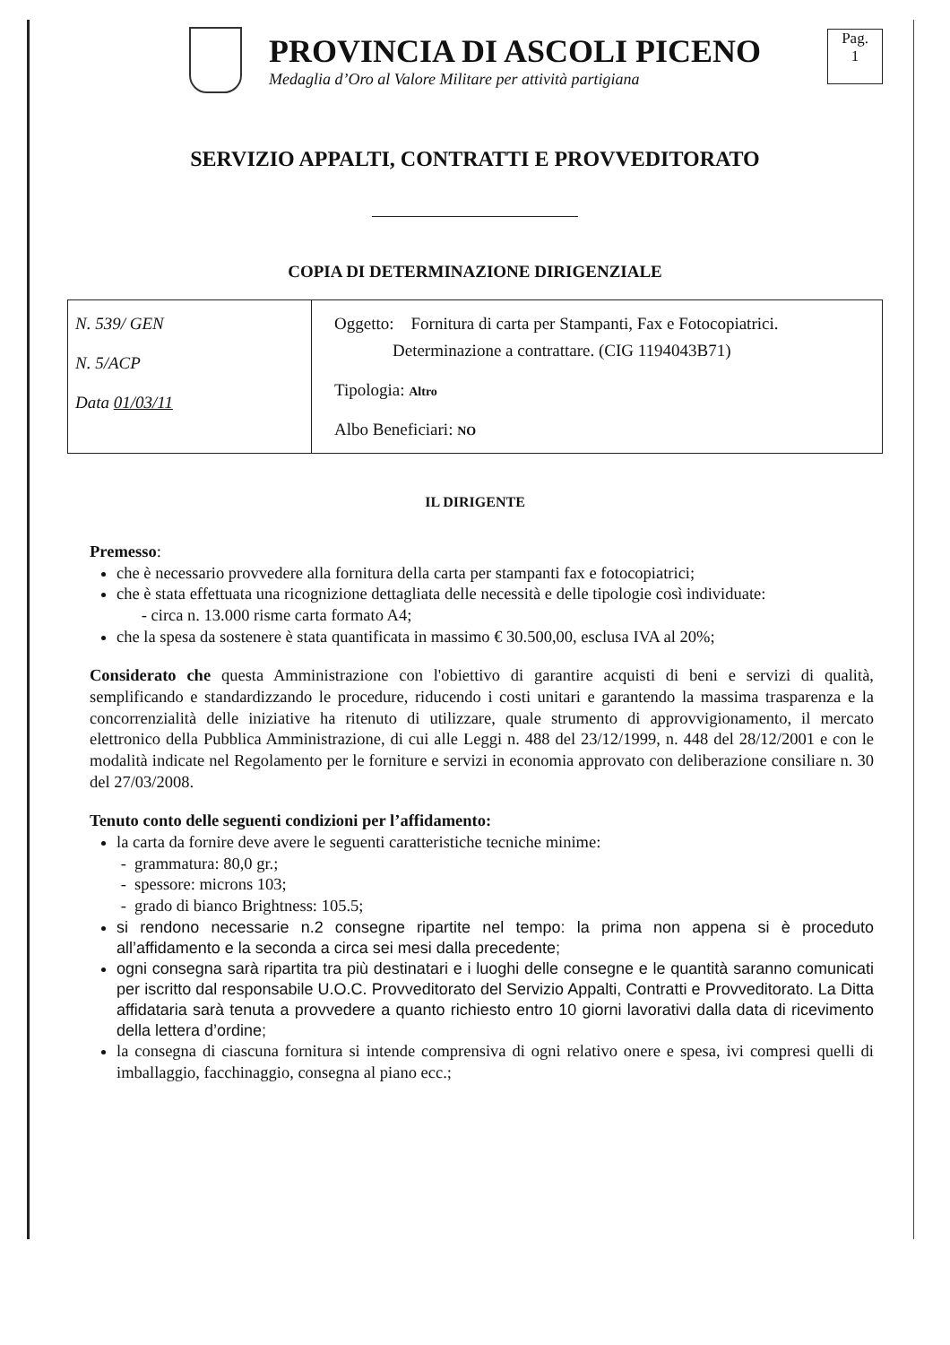PROVINCIA DI ASCOLI PICENO
Medaglia d’Oro al Valore Militare per attività partigiana
Pag.
1
SERVIZIO APPALTI, CONTRATTI E PROVVEDITORATO
COPIA DI DETERMINAZIONE DIRIGENZIALE
| N. 539/ GEN N. 5/ACP Data 01/03/11 | Oggetto: Fornitura di carta per Stampanti, Fax e Fotocopiatrici. Determinazione a contrattare. (CIG 1194043B71) Tipologia: Altro Albo Beneficiari: NO |
IL DIRIGENTE
Premesso:
che è necessario provvedere alla fornitura della carta per stampanti fax e fotocopiatrici;
che è stata effettuata una ricognizione dettagliata delle necessità e delle tipologie così individuate:
- circa n. 13.000 risme carta formato A4;
che la spesa da sostenere è stata quantificata in massimo € 30.500,00, esclusa IVA al 20%;
Considerato che questa Amministrazione con l'obiettivo di garantire acquisti di beni e servizi di qualità, semplificando e standardizzando le procedure, riducendo i costi unitari e garantendo la massima trasparenza e la concorrenzialità delle iniziative ha ritenuto di utilizzare, quale strumento di approvvigionamento, il mercato elettronico della Pubblica Amministrazione, di cui alle Leggi n. 488 del 23/12/1999, n. 448 del 28/12/2001 e con le modalità indicate nel Regolamento per le forniture e servizi in economia approvato con deliberazione consiliare n. 30 del 27/03/2008.
Tenuto conto delle seguenti condizioni per l’affidamento:
la carta da fornire deve avere le seguenti caratteristiche tecniche minime:
- grammatura: 80,0 gr.;
- spessore: microns 103;
- grado di bianco Brightness: 105.5;
si rendono necessarie n.2 consegne ripartite nel tempo: la prima non appena si è proceduto all’affidamento e la seconda a circa sei mesi dalla precedente;
ogni consegna sarà ripartita tra più destinatari e i luoghi delle consegne e le quantità saranno comunicati per iscritto dal responsabile U.O.C. Provveditorato del Servizio Appalti, Contratti e Provveditorato. La Ditta affidataria sarà tenuta a provvedere a quanto richiesto entro 10 giorni lavorativi dalla data di ricevimento della lettera d’ordine;
la consegna di ciascuna fornitura si intende comprensiva di ogni relativo onere e spesa, ivi compresi quelli di imballaggio, facchinaggio, consegna al piano ecc.;